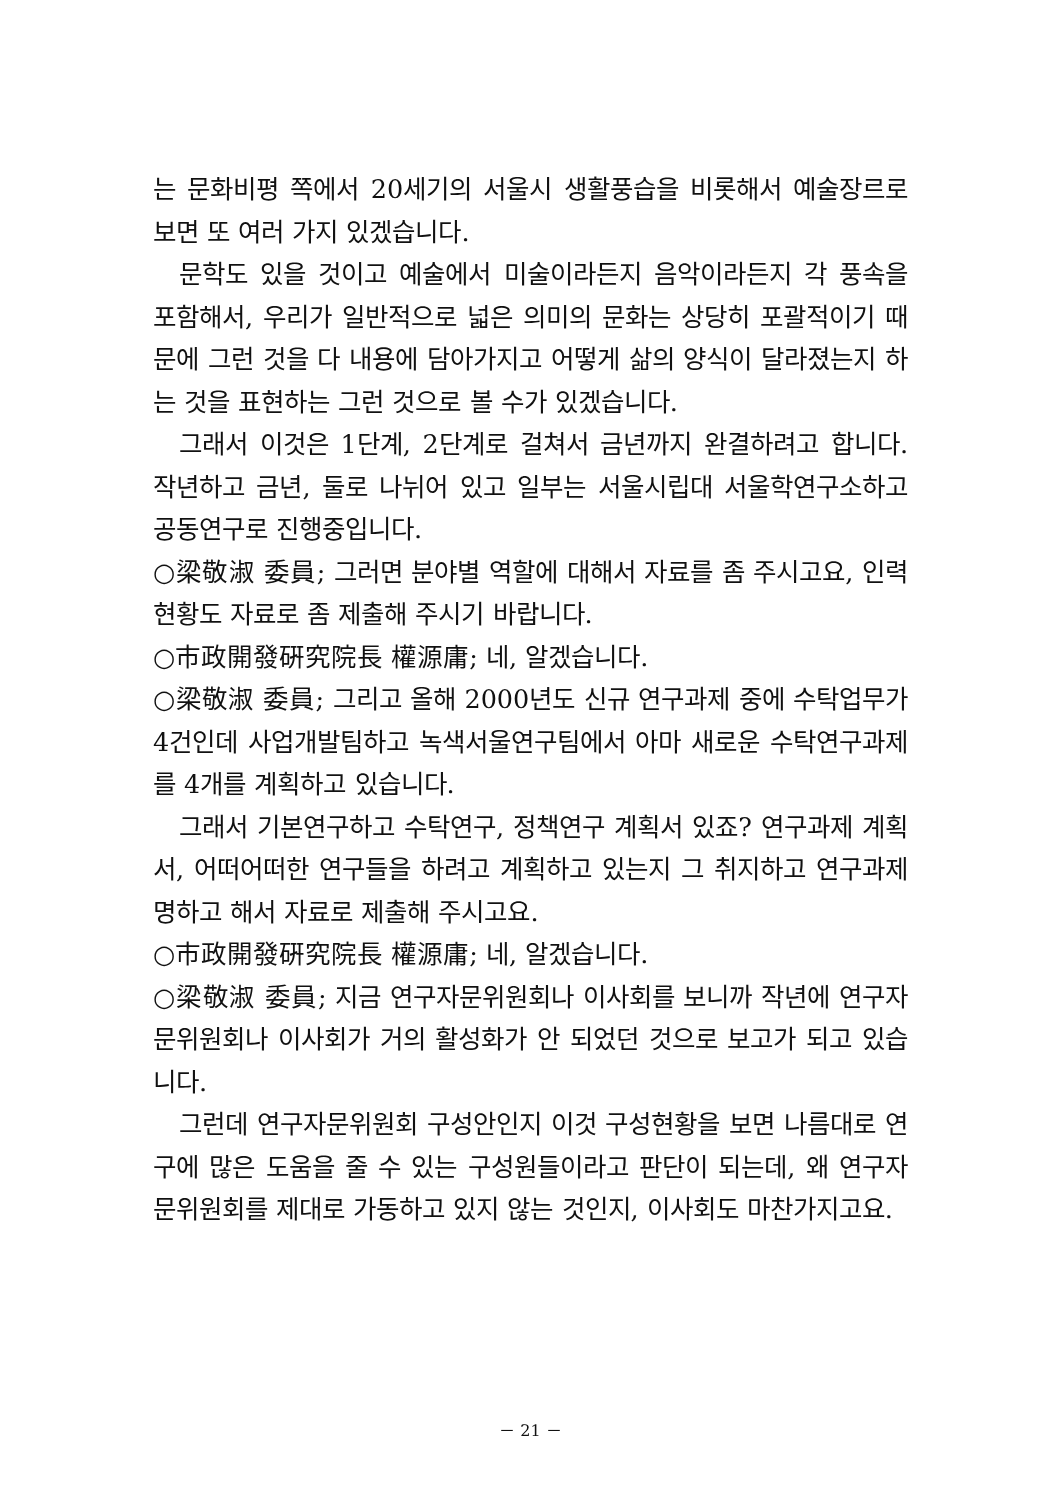는 문화비평 쪽에서 20세기의 서울시 생활풍습을 비롯해서 예술장르로 보면 또 여러 가지 있겠습니다.
문학도 있을 것이고 예술에서 미술이라든지 음악이라든지 각 풍속을 포함해서, 우리가 일반적으로 넓은 의미의 문화는 상당히 포괄적이기 때문에 그런 것을 다 내용에 담아가지고 어떻게 삶의 양식이 달라졌는지 하는 것을 표현하는 그런 것으로 볼 수가 있겠습니다.
그래서 이것은 1단계, 2단계로 걸쳐서 금년까지 완결하려고 합니다. 작년하고 금년, 둘로 나뉘어 있고 일부는 서울시립대 서울학연구소하고 공동연구로 진행중입니다.
○梁敬淑 委員; 그러면 분야별 역할에 대해서 자료를 좀 주시고요, 인력현황도 자료로 좀 제출해 주시기 바랍니다.
○市政開發硏究院長 權源庸; 네, 알겠습니다.
○梁敬淑 委員; 그리고 올해 2000년도 신규 연구과제 중에 수탁업무가 4건인데 사업개발팀하고 녹색서울연구팀에서 아마 새로운 수탁연구과제를 4개를 계획하고 있습니다.
그래서 기본연구하고 수탁연구, 정책연구 계획서 있죠? 연구과제 계획서, 어떠어떠한 연구들을 하려고 계획하고 있는지 그 취지하고 연구과제명하고 해서 자료로 제출해 주시고요.
○市政開發硏究院長 權源庸; 네, 알겠습니다.
○梁敬淑 委員; 지금 연구자문위원회나 이사회를 보니까 작년에 연구자문위원회나 이사회가 거의 활성화가 안 되었던 것으로 보고가 되고 있습니다.
그런데 연구자문위원회 구성안인지 이것 구성현황을 보면 나름대로 연구에 많은 도움을 줄 수 있는 구성원들이라고 판단이 되는데, 왜 연구자문위원회를 제대로 가동하고 있지 않는 것인지, 이사회도 마찬가지고요.
－ 21 －